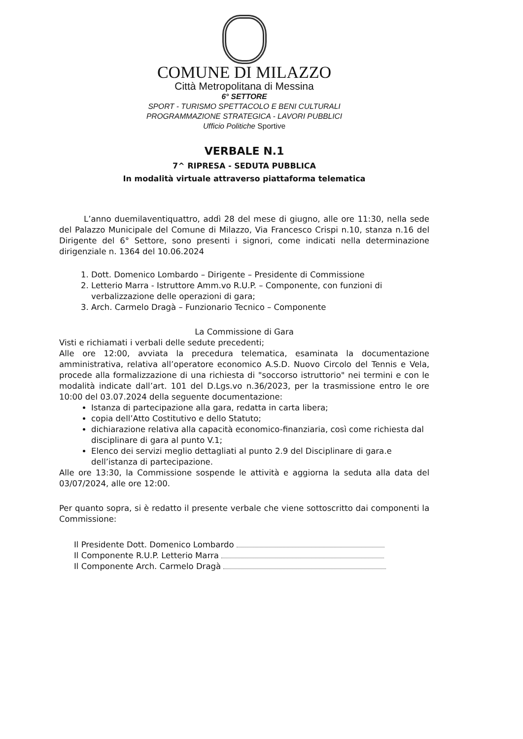COMUNE DI MILAZZO
Città Metropolitana di Messina
6° SETTORE
SPORT - TURISMO SPETTACOLO E BENI CULTURALI
PROGRAMMAZIONE STRATEGICA - LAVORI PUBBLICI
Ufficio Politiche Sportive
VERBALE N.1
7^ RIPRESA - SEDUTA PUBBLICA
In modalità virtuale attraverso piattaforma telematica
L’anno duemilaventiquattro, addì 28 del mese di giugno, alle ore 11:30, nella sede del Palazzo Municipale del Comune di Milazzo, Via Francesco Crispi n.10, stanza n.16 del Dirigente del 6° Settore, sono presenti i signori, come indicati nella determinazione dirigenziale n. 1364 del 10.06.2024
1. Dott. Domenico Lombardo – Dirigente – Presidente di Commissione
2. Letterio Marra - Istruttore Amm.vo R.U.P. – Componente, con funzioni di verbalizzazione delle operazioni di gara;
3. Arch. Carmelo Dragà – Funzionario Tecnico – Componente
La Commissione di Gara
Visti e richiamati i verbali delle sedute precedenti;
Alle ore 12:00, avviata la precedura telematica, esaminata la documentazione amministrativa, relativa all’operatore economico A.S.D. Nuovo Circolo del Tennis e Vela, procede alla formalizzazione di una richiesta di "soccorso istruttorio" nei termini e con le modalità indicate dall’art. 101 del D.Lgs.vo n.36/2023, per la trasmissione entro le ore 10:00 del 03.07.2024 della seguente documentazione:
Istanza di partecipazione alla gara, redatta in carta libera;
copia dell’Atto Costitutivo e dello Statuto;
dichiarazione relativa alla capacità economico-finanziaria, così come richiesta dal disciplinare di gara al punto V.1;
Elenco dei servizi meglio dettagliati al punto 2.9 del Disciplinare di gara.e dell’istanza di partecipazione.
Alle ore 13:30, la Commissione sospende le attività e aggiorna la seduta alla data del 03/07/2024, alle ore 12:00.
Per quanto sopra, si è redatto il presente verbale che viene sottoscritto dai componenti la Commissione:
Il Presidente Dott. Domenico Lombardo
Il Componente R.U.P. Letterio Marra
Il Componente Arch. Carmelo Dragà